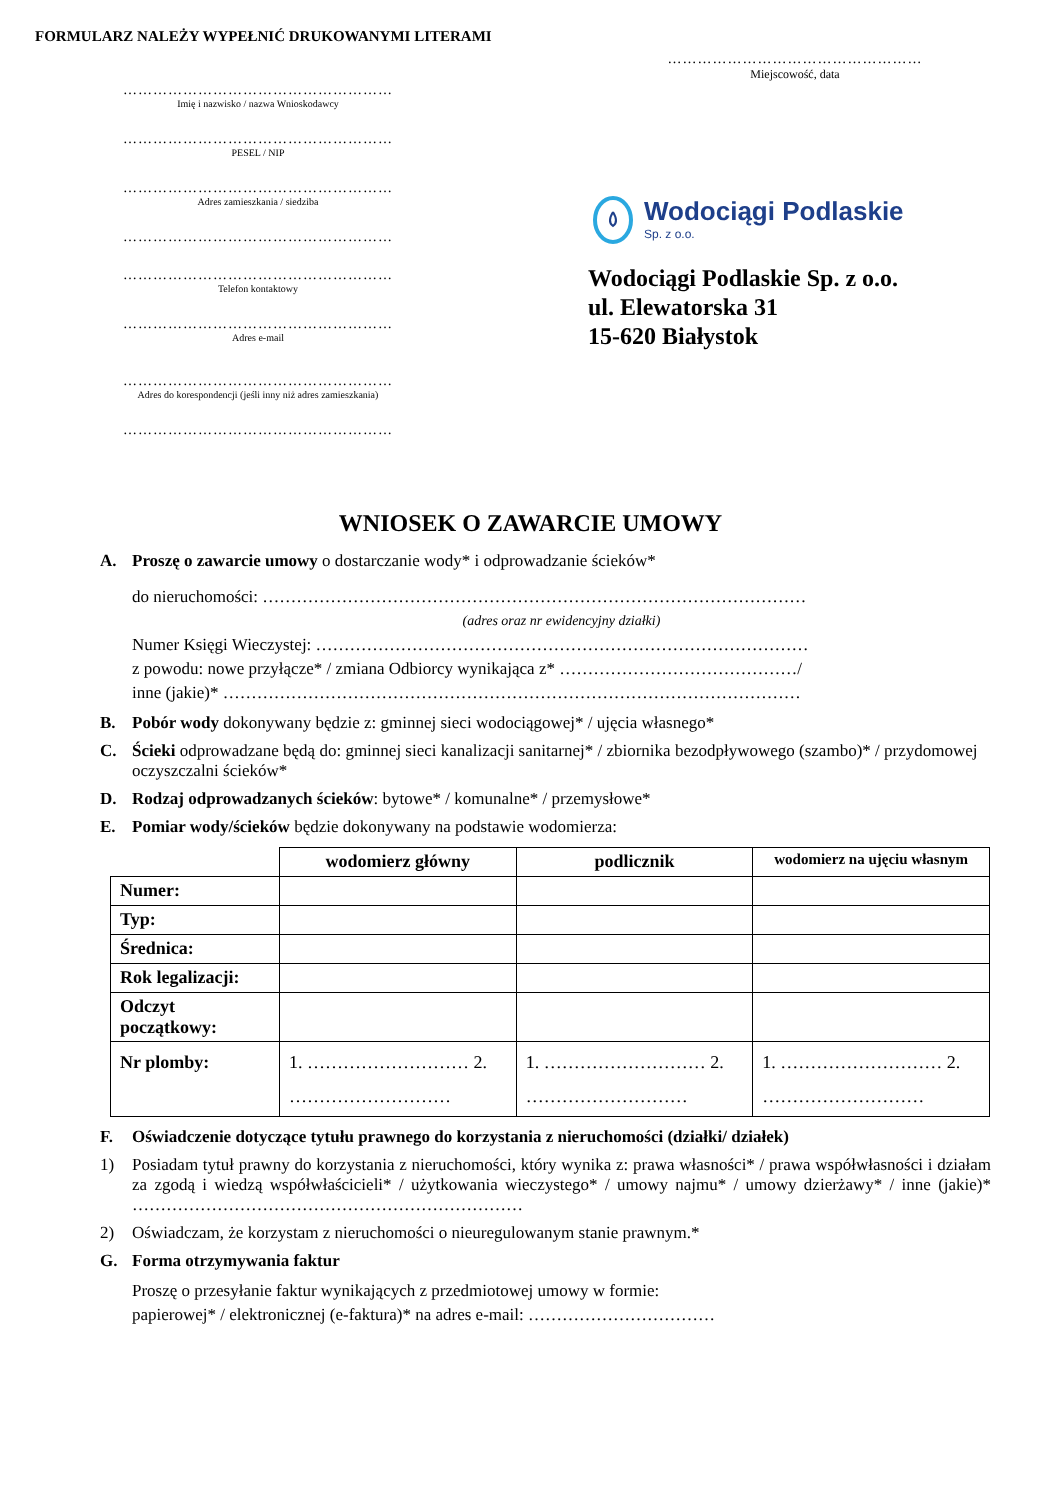FORMULARZ NALEŻY WYPEŁNIĆ DRUKOWANYMI LITERAMI
……………………………………………
Miejscowość, data
………………………………………………
Imię i nazwisko / nazwa Wnioskodawcy
………………………………………………
PESEL / NIP
………………………………………………
Adres zamieszkania / siedziba
………………………………………………
………………………………………………
Telefon kontaktowy
………………………………………………
Adres e-mail
………………………………………………
Adres do korespondencji (jeśli inny niż adres zamieszkania)
………………………………………………
Wodociągi Podlaskie
Sp. z o.o.
Wodociągi Podlaskie Sp. z o.o.
ul. Elewatorska 31
15-620 Białystok
WNIOSEK O ZAWARCIE UMOWY
A. Proszę o zawarcie umowy o dostarczanie wody* i odprowadzanie ścieków*
do nieruchomości: ……………………………………………………………………………………
(adres oraz nr ewidencyjny działki)
Numer Księgi Wieczystej: ……………………………………………………………………………
z powodu: nowe przyłącze* / zmiana Odbiorcy wynikająca z* ……………………………………/
inne (jakie)* …………………………………………………………………………………………
B. Pobór wody dokonywany będzie z: gminnej sieci wodociągowej* / ujęcia własnego*
C. Ścieki odprowadzane będą do: gminnej sieci kanalizacji sanitarnej* / zbiornika bezodpływowego (szambo)* / przydomowej oczyszczalni ścieków*
D. Rodzaj odprowadzanych ścieków: bytowe* / komunalne* / przemysłowe*
E. Pomiar wody/ścieków będzie dokonywany na podstawie wodomierza:
| | wodomierz główny | podlicznik | wodomierz na ujęciu własnym |
| --- | --- | --- | --- |
| Numer: | | | |
| Typ: | | | |
| Średnica: | | | |
| Rok legalizacji: | | | |
| Odczyt początkowy: | | | |
| Nr plomby: | 1. ……………………… 2. ……………………… | 1. ……………………… 2. ……………………… | 1. ……………………… 2. ……………………… |
F. Oświadczenie dotyczące tytułu prawnego do korzystania z nieruchomości (działki/ działek)
1) Posiadam tytuł prawny do korzystania z nieruchomości, który wynika z: prawa własności* / prawa współwłasności i działam za zgodą i wiedzą współwłaścicieli* / użytkowania wieczystego* / umowy najmu* / umowy dzierżawy* / inne (jakie)* ……………………………………………………………
2) Oświadczam, że korzystam z nieruchomości o nieuregulowanym stanie prawnym.*
G. Forma otrzymywania faktur
Proszę o przesyłanie faktur wynikających z przedmiotowej umowy w formie:
papierowej* / elektronicznej (e-faktura)* na adres e-mail: ……………………………